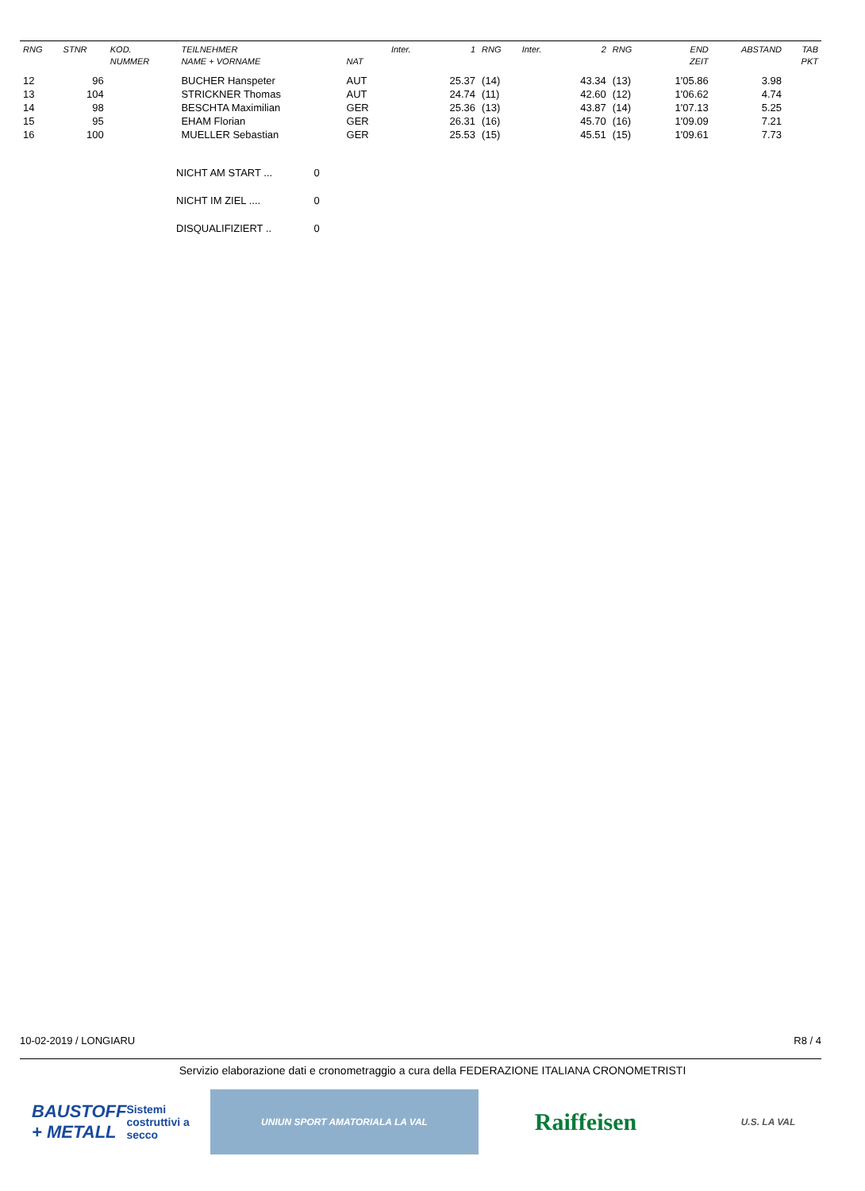| RNG | STNR | KOD. NUMMER | TEILNEHMER NAME + VORNAME | NAT | Inter. | 1 | RNG | Inter. | 2 | RNG | END ZEIT | ABSTAND | TAB PKT |
| --- | --- | --- | --- | --- | --- | --- | --- | --- | --- | --- | --- | --- | --- |
| 12 | 96 | | BUCHER Hanspeter | AUT | | 25.37 | (14) | | 43.34 | (13) | 1'05.86 | 3.98 | |
| 13 | 104 | | STRICKNER Thomas | AUT | | 24.74 | (11) | | 42.60 | (12) | 1'06.62 | 4.74 | |
| 14 | 98 | | BESCHTA Maximilian | GER | | 25.36 | (13) | | 43.87 | (14) | 1'07.13 | 5.25 | |
| 15 | 95 | | EHAM Florian | GER | | 26.31 | (16) | | 45.70 | (16) | 1'09.09 | 7.21 | |
| 16 | 100 | | MUELLER Sebastian | GER | | 25.53 | (15) | | 45.51 | (15) | 1'09.61 | 7.73 | |
NICHT AM START ... 0
NICHT IM ZIEL .... 0
DISQUALIFIZIERT .. 0
10-02-2019 / LONGIARU R8 / 4
Servizio elaborazione dati e cronometraggio a cura della FEDERAZIONE ITALIANA CRONOMETRISTI
BAUSTOFF + METALL
Sistemi costruttivi a secco
UNIUN SPORT AMATORIALA LA VAL
Raiffeisen
U.S. LA VAL